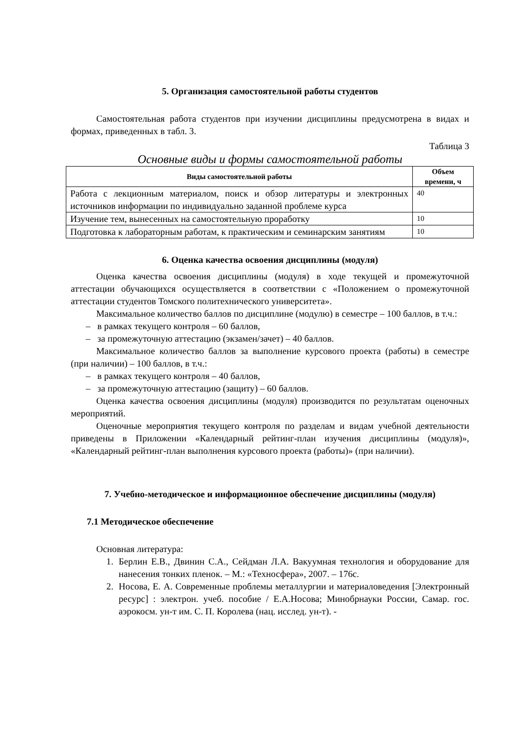5. Организация самостоятельной работы студентов
Самостоятельная работа студентов при изучении дисциплины предусмотрена в видах и формах, приведенных в табл. 3.
Таблица 3
Основные виды и формы самостоятельной работы
| Виды самостоятельной работы | Объем времени, ч |
| --- | --- |
| Работа с лекционным материалом, поиск и обзор литературы и электронных источников информации по индивидуально заданной проблеме курса | 40 |
| Изучение тем, вынесенных на самостоятельную проработку | 10 |
| Подготовка к лабораторным работам, к практическим и семинарским занятиям | 10 |
6. Оценка качества освоения дисциплины (модуля)
Оценка качества освоения дисциплины (модуля) в ходе текущей и промежуточной аттестации обучающихся осуществляется в соответствии с «Положением о промежуточной аттестации студентов Томского политехнического университета».
Максимальное количество баллов по дисциплине (модулю) в семестре – 100 баллов, в т.ч.:
– в рамках текущего контроля – 60 баллов,
– за промежуточную аттестацию (экзамен/зачет) – 40 баллов.
Максимальное количество баллов за выполнение курсового проекта (работы) в семестре (при наличии) – 100 баллов, в т.ч.:
– в рамках текущего контроля – 40 баллов,
– за промежуточную аттестацию (защиту) – 60 баллов.
Оценка качества освоения дисциплины (модуля) производится по результатам оценочных мероприятий.
Оценочные мероприятия текущего контроля по разделам и видам учебной деятельности приведены в Приложении «Календарный рейтинг-план изучения дисциплины (модуля)», «Календарный рейтинг-план выполнения курсового проекта (работы)» (при наличии).
7. Учебно-методическое и информационное обеспечение дисциплины (модуля)
7.1 Методическое обеспечение
Основная литература:
1. Берлин Е.В., Двинин С.А., Сейдман Л.А. Вакуумная технология и оборудование для нанесения тонких пленок. – М.: «Техносфера», 2007. – 176с.
2. Носова, Е. А. Современные проблемы металлургии и материаловедения [Электронный ресурс] : электрон. учеб. пособие / Е.А.Носова; Минобрнауки России, Самар. гос. аэрокосм. ун-т им. С. П. Королева (нац. исслед. ун-т). -